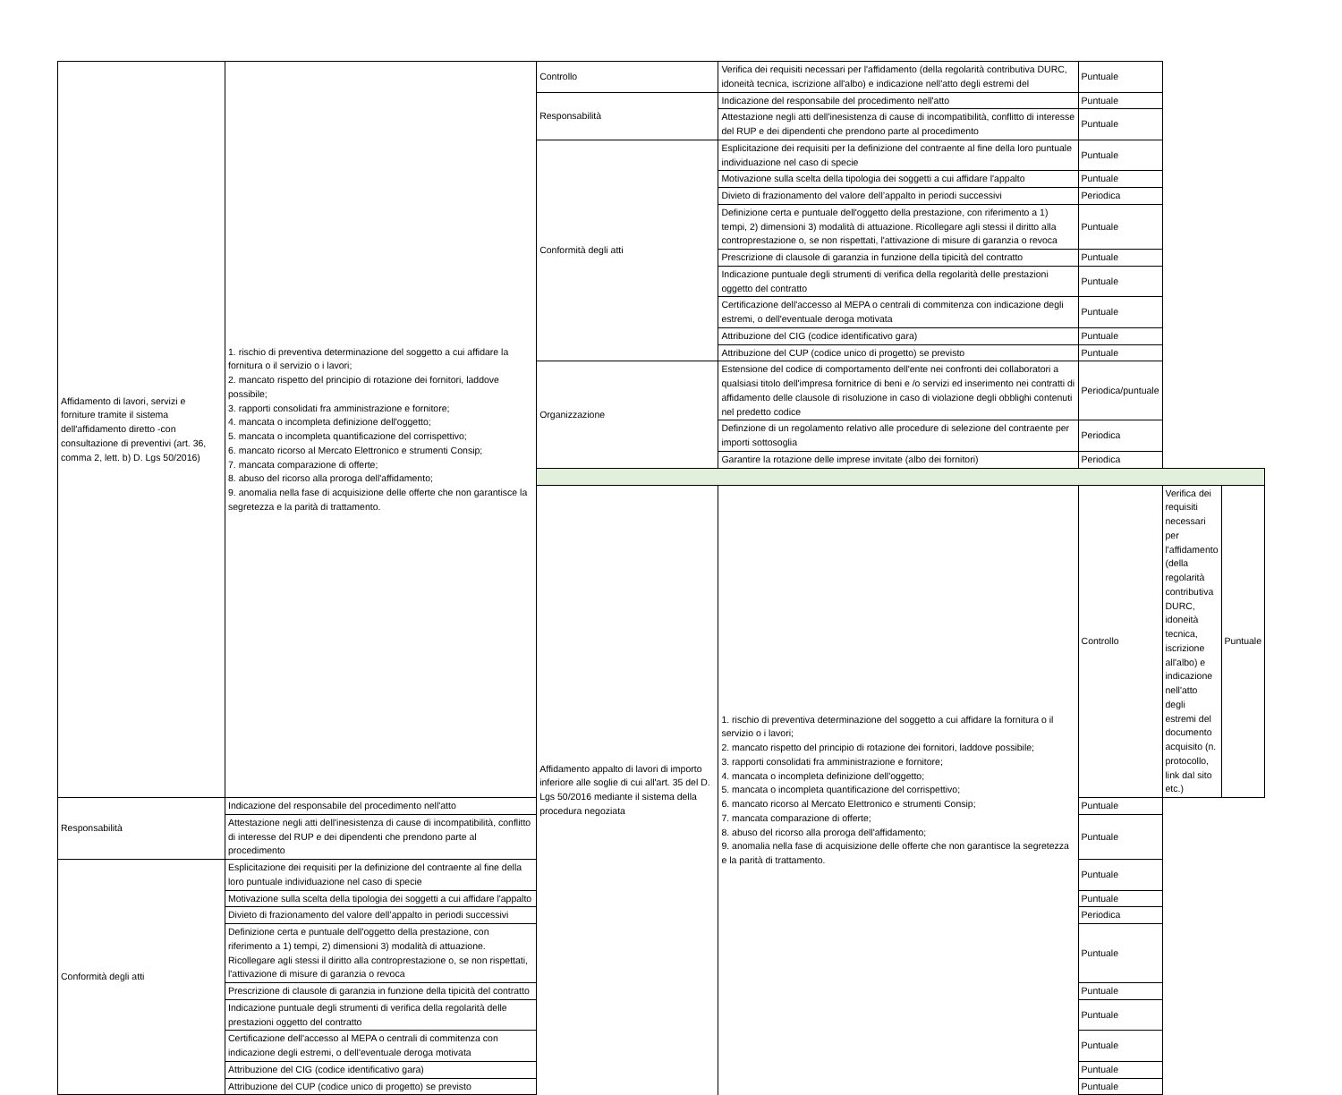| Affidamento di lavori, servizi e forniture tramite il sistema dell'affidamento diretto -con consultazione di preventivi (art. 36, comma 2, lett. b) D. Lgs 50/2016) | 1. rischio di preventiva determinazione del soggetto a cui affidare la fornitura o il servizio o i lavori; 2. mancato rispetto del principio di rotazione dei fornitori, laddove possibile; 3. rapporti consolidati fra amministrazione e fornitore; 4. mancata o incompleta definizione dell'oggetto; 5. mancata o incompleta quantificazione del corrispettivo; 6. mancato ricorso al Mercato Elettronico e strumenti Consip; 7. mancata comparazione di offerte; 8. abuso del ricorso alla proroga dell'affidamento; 9. anomalia nella fase di acquisizione delle offerte che non garantisce la segretezza e la parità di trattamento. | Controllo | Verifica dei requisiti necessari per l'affidamento (della regolarità contributiva DURC, idoneità tecnica, iscrizione all'albo) e indicazione nell'atto degli estremi del | Puntuale | | |
| | | Responsabilità | Indicazione del responsabile del procedimento nell'atto | Puntuale | | |
| | | | Attestazione negli atti dell'inesistenza di cause di incompatibilità, conflitto di interesse del RUP e dei dipendenti che prendono parte al procedimento | Puntuale | | |
| | | Conformità degli atti | Esplicitazione dei requisiti per la definizione del contraente al fine della loro puntuale individuazione nel caso di specie | Puntuale | | |
| | | | Motivazione sulla scelta della tipologia dei soggetti a cui affidare l'appalto | Puntuale | | |
| | | | Divieto di frazionamento del valore dell’appalto in periodi successivi | Periodica | | |
| | | | Definizione certa e puntuale dell'oggetto della prestazione, con riferimento a 1) tempi, 2) dimensioni 3) modalità di attuazione. Ricollegare agli stessi il diritto alla controprestazione o, se non rispettati, l'attivazione di misure di garanzia o revoca | Puntuale | | |
| | | | Prescrizione di clausole di garanzia in funzione della tipicità del contratto | Puntuale | | |
| | | | Indicazione puntuale degli strumenti di verifica della regolarità delle prestazioni oggetto del contratto | Puntuale | | |
| | | | Certificazione dell'accesso al MEPA o centrali di commitenza con indicazione degli estremi, o dell'eventuale deroga motivata | Puntuale | | |
| | | | Attribuzione del CIG (codice identificativo gara) | Puntuale | | |
| | | | Attribuzione del CUP (codice unico di progetto) se previsto | Puntuale | | |
| | | Organizzazione | Estensione del codice di comportamento dell'ente nei confronti dei collaboratori a qualsiasi titolo dell'impresa fornitrice di beni e /o servizi ed inserimento nei contratti di affidamento delle clausole di risoluzione in caso di violazione degli obblighi contenuti nel predetto codice | Periodica/puntuale | | |
| | | | Definzione di un regolamento relativo alle procedure di selezione del contraente per importi sottosoglia | Periodica | | |
| | | | Garantire la rotazione delle imprese invitate (albo dei fornitori) | Periodica | | |
| | | Affidamento appalto di lavori di importo inferiore alle soglie di cui all'art. 35 del D. Lgs 50/2016 mediante il sistema della procedura negoziata | 1. rischio di preventiva determinazione del soggetto a cui affidare la fornitura o il servizio o i lavori; 2. mancato rispetto del principio di rotazione dei fornitori, laddove possibile; 3. rapporti consolidati fra amministrazione e fornitore; 4. mancata o incompleta definizione dell'oggetto; 5. mancata o incompleta quantificazione del corrispettivo; 6. mancato ricorso al Mercato Elettronico e strumenti Consip; 7. mancata comparazione di offerte; 8. abuso del ricorso alla proroga dell'affidamento; 9. anomalia nella fase di acquisizione delle offerte che non garantisce la segretezza e la parità di trattamento. | Controllo | Verifica dei requisiti necessari per l'affidamento (della regolarità contributiva DURC, idoneità tecnica, iscrizione all'albo) e indicazione nell'atto degli estremi del documento acquisito (n. protocollo, link dal sito etc.) | Puntuale |
| Responsabilità | Indicazione del responsabile del procedimento nell'atto | | | Puntuale | | |
| | Attestazione negli atti dell'inesistenza di cause di incompatibilità, conflitto di interesse del RUP e dei dipendenti che prendono parte al procedimento | | | Puntuale | | |
| Conformità degli atti | Esplicitazione dei requisiti per la definizione del contraente al fine della loro puntuale individuazione nel caso di specie | | | Puntuale | | |
| | Motivazione sulla scelta della tipologia dei soggetti a cui affidare l'appalto | | | Puntuale | | |
| | Divieto di frazionamento del valore dell’appalto in periodi successivi | | | Periodica | | |
| | Definizione certa e puntuale dell'oggetto della prestazione, con riferimento a 1) tempi, 2) dimensioni 3) modalità di attuazione. Ricollegare agli stessi il diritto alla controprestazione o, se non rispettati, l'attivazione di misure di garanzia o revoca | | | Puntuale | | |
| | Prescrizione di clausole di garanzia in funzione della tipicità del contratto | | | Puntuale | | |
| | Indicazione puntuale degli strumenti di verifica della regolarità delle prestazioni oggetto del contratto | | | Puntuale | | |
| | Certificazione dell'accesso al MEPA o centrali di commitenza con indicazione degli estremi, o dell'eventuale deroga motivata | | | Puntuale | | |
| | Attribuzione del CIG (codice identificativo gara) | | | Puntuale | | |
| | Attribuzione del CUP (codice unico di progetto) se previsto | | | Puntuale | | |